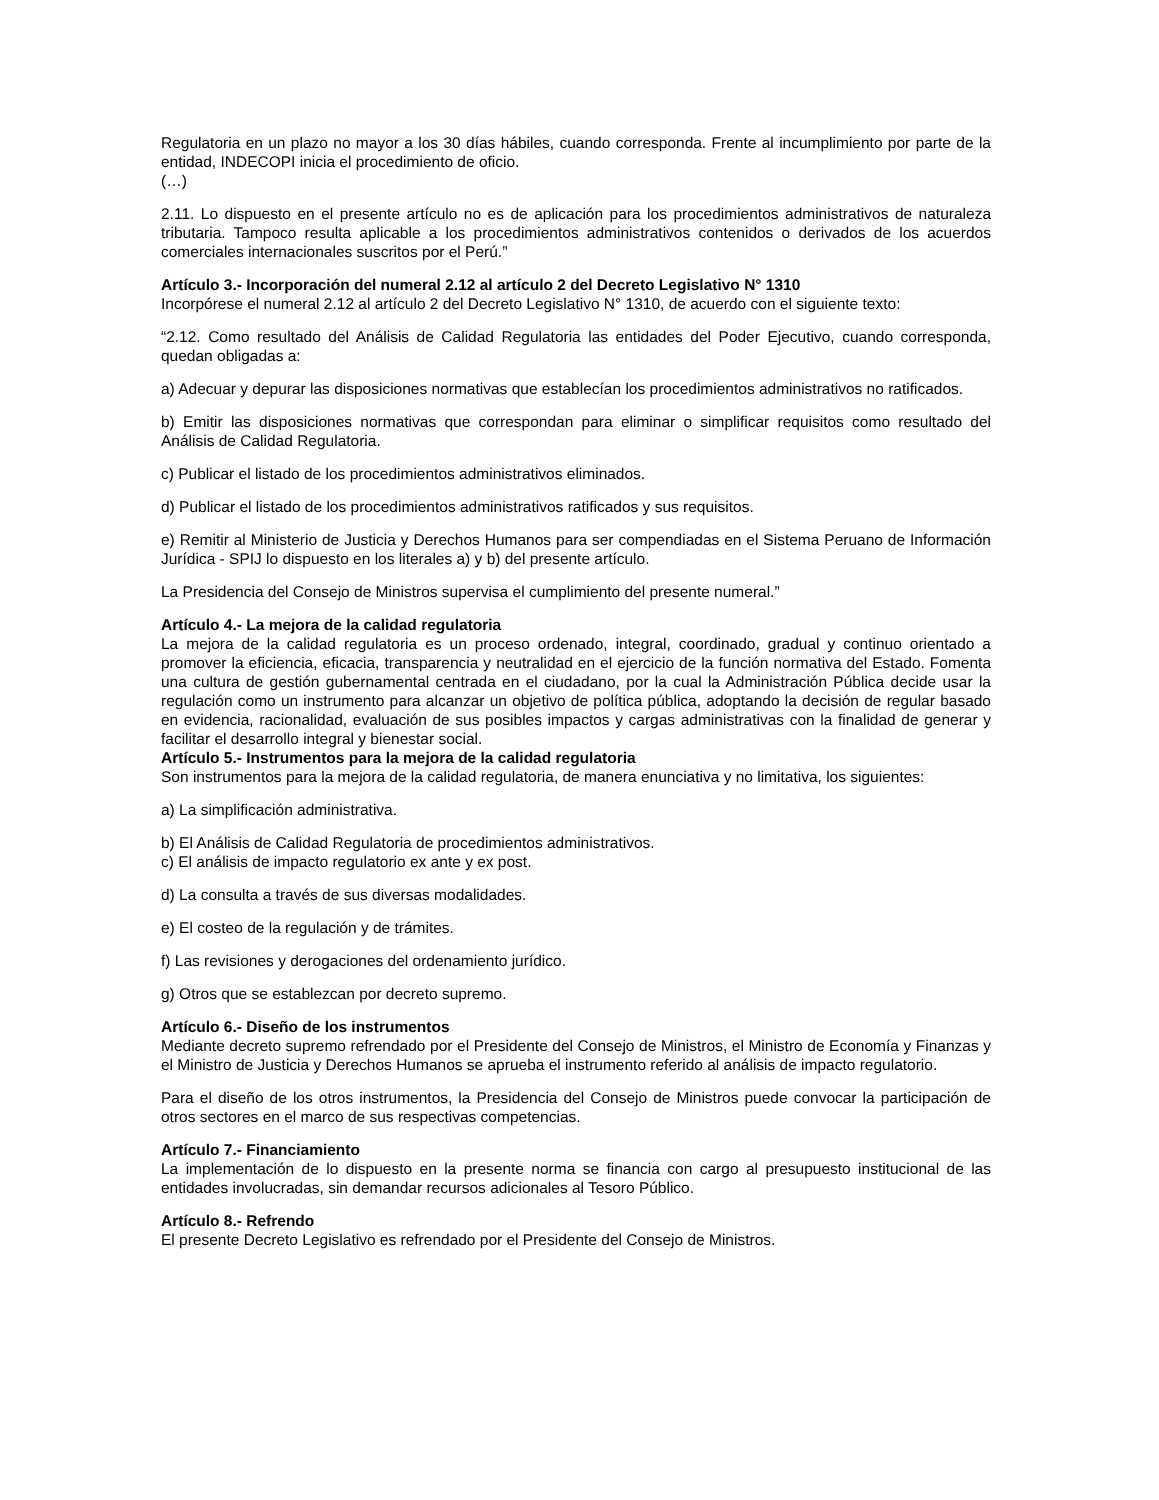Regulatoria en un plazo no mayor a los 30 días hábiles, cuando corresponda. Frente al incumplimiento por parte de la entidad, INDECOPI inicia el procedimiento de oficio.
(…)
2.11. Lo dispuesto en el presente artículo no es de aplicación para los procedimientos administrativos de naturaleza tributaria. Tampoco resulta aplicable a los procedimientos administrativos contenidos o derivados de los acuerdos comerciales internacionales suscritos por el Perú.”
Artículo 3.- Incorporación del numeral 2.12 al artículo 2 del Decreto Legislativo N° 1310
Incorpórese el numeral 2.12 al artículo 2 del Decreto Legislativo N° 1310, de acuerdo con el siguiente texto:
“2.12. Como resultado del Análisis de Calidad Regulatoria las entidades del Poder Ejecutivo, cuando corresponda, quedan obligadas a:
a) Adecuar y depurar las disposiciones normativas que establecían los procedimientos administrativos no ratificados.
b) Emitir las disposiciones normativas que correspondan para eliminar o simplificar requisitos como resultado del Análisis de Calidad Regulatoria.
c) Publicar el listado de los procedimientos administrativos eliminados.
d) Publicar el listado de los procedimientos administrativos ratificados y sus requisitos.
e) Remitir al Ministerio de Justicia y Derechos Humanos para ser compendiadas en el Sistema Peruano de Información Jurídica - SPIJ lo dispuesto en los literales a) y b) del presente artículo.
La Presidencia del Consejo de Ministros supervisa el cumplimiento del presente numeral.”
Artículo 4.- La mejora de la calidad regulatoria
La mejora de la calidad regulatoria es un proceso ordenado, integral, coordinado, gradual y continuo orientado a promover la eficiencia, eficacia, transparencia y neutralidad en el ejercicio de la función normativa del Estado. Fomenta una cultura de gestión gubernamental centrada en el ciudadano, por la cual la Administración Pública decide usar la regulación como un instrumento para alcanzar un objetivo de política pública, adoptando la decisión de regular basado en evidencia, racionalidad, evaluación de sus posibles impactos y cargas administrativas con la finalidad de generar y facilitar el desarrollo integral y bienestar social.
Artículo 5.- Instrumentos para la mejora de la calidad regulatoria
Son instrumentos para la mejora de la calidad regulatoria, de manera enunciativa y no limitativa, los siguientes:
a) La simplificación administrativa.
b) El Análisis de Calidad Regulatoria de procedimientos administrativos.
c) El análisis de impacto regulatorio ex ante y ex post.
d) La consulta a través de sus diversas modalidades.
e) El costeo de la regulación y de trámites.
f) Las revisiones y derogaciones del ordenamiento jurídico.
g) Otros que se establezcan por decreto supremo.
Artículo 6.- Diseño de los instrumentos
Mediante decreto supremo refrendado por el Presidente del Consejo de Ministros, el Ministro de Economía y Finanzas y el Ministro de Justicia y Derechos Humanos se aprueba el instrumento referido al análisis de impacto regulatorio.
Para el diseño de los otros instrumentos, la Presidencia del Consejo de Ministros puede convocar la participación de otros sectores en el marco de sus respectivas competencias.
Artículo 7.- Financiamiento
La implementación de lo dispuesto en la presente norma se financia con cargo al presupuesto institucional de las entidades involucradas, sin demandar recursos adicionales al Tesoro Público.
Artículo 8.- Refrendo
El presente Decreto Legislativo es refrendado por el Presidente del Consejo de Ministros.